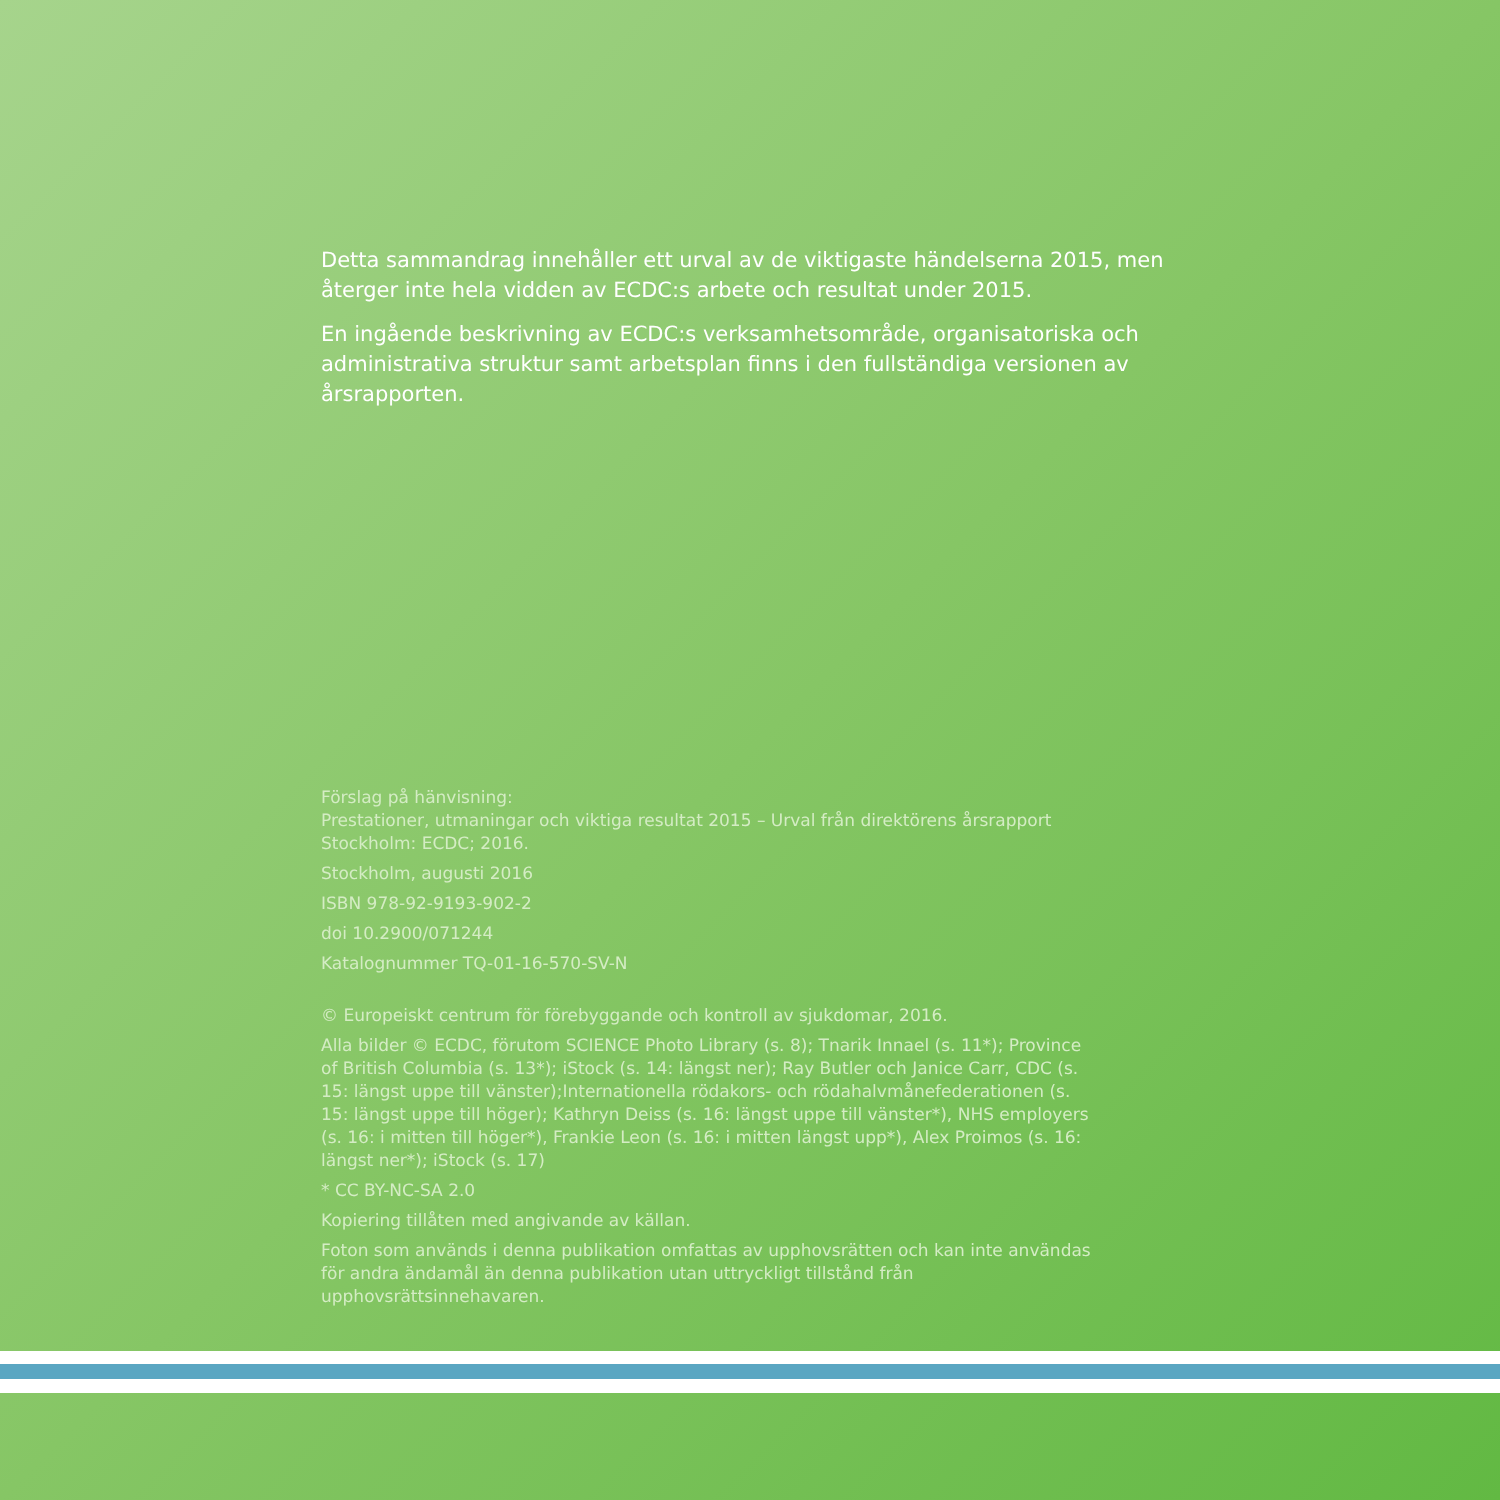Detta sammandrag innehåller ett urval av de viktigaste händelserna 2015, men återger inte hela vidden av ECDC:s arbete och resultat under 2015.
En ingående beskrivning av ECDC:s verksamhetsområde, organisatoriska och administrativa struktur samt arbetsplan finns i den fullständiga versionen av årsrapporten.
Förslag på hänvisning:
Prestationer, utmaningar och viktiga resultat 2015 – Urval från direktörens årsrapport Stockholm: ECDC; 2016.
Stockholm, augusti 2016
ISBN 978-92-9193-902-2
doi 10.2900/071244
Katalognummer TQ-01-16-570-SV-N
© Europeiskt centrum för förebyggande och kontroll av sjukdomar, 2016.
Alla bilder © ECDC, förutom SCIENCE Photo Library (s. 8); Tnarik Innael (s. 11*); Province of British Columbia (s. 13*); iStock (s. 14: längst ner); Ray Butler och Janice Carr, CDC (s. 15: längst uppe till vänster);Internationella rödakors- och rödahalvmånefederationen (s. 15: längst uppe till höger); Kathryn Deiss (s. 16: längst uppe till vänster*), NHS employers (s. 16: i mitten till höger*), Frankie Leon (s. 16: i mitten längst upp*), Alex Proimos (s. 16: längst ner*); iStock (s. 17)
* CC BY-NC-SA 2.0
Kopiering tillåten med angivande av källan.
Foton som används i denna publikation omfattas av upphovsrätten och kan inte användas för andra ändamål än denna publikation utan uttryckligt tillstånd från upphovsrättsinnehavaren.